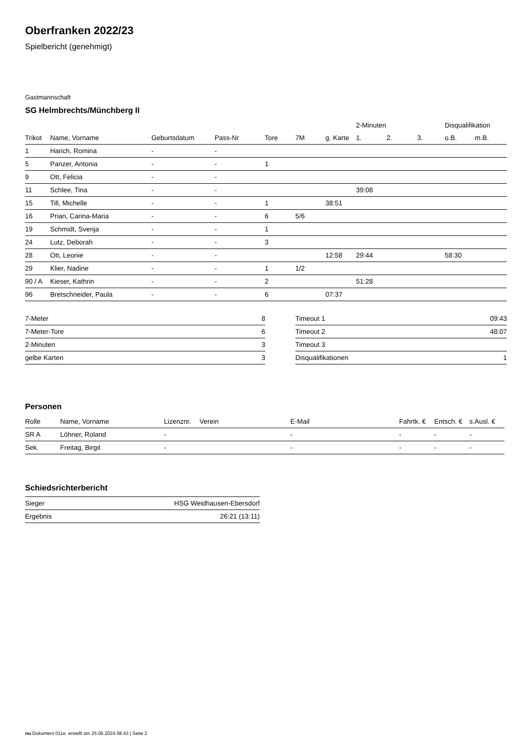Oberfranken 2022/23
Spielbericht (genehmigt)
Gastmannschaft
SG Helmbrechts/Münchberg II
| | | | | | | | 2-Minuten | | | Disqualifikation | |
| --- | --- | --- | --- | --- | --- | --- | --- | --- | --- | --- | --- |
| Trikot | Name, Vorname | Geburtsdatum | Pass-Nr | Tore | 7M | g. Karte | 1. | 2. | 3. | o.B. | m.B. |
| 1 | Harich, Romina | - | - | | | | | | | | |
| 5 | Panzer, Antonia | - | - | 1 | | | | | | | |
| 9 | Ott, Felicia | - | - | | | | | | | | |
| 11 | Schlee, Tina | - | - | | | | 39:08 | | | | |
| 15 | Till, Michelle | - | - | 1 | | 38:51 | | | | | |
| 16 | Prian, Carina-Maria | - | - | 6 | 5/6 | | | | | | |
| 19 | Schmidt, Svenja | - | - | 1 | | | | | | | |
| 24 | Lutz, Deborah | - | - | 3 | | | | | | | |
| 28 | Ott, Leonie | - | - | | | 12:58 | 29:44 | | | 58:30 | |
| 29 | Klier, Nadine | - | - | 1 | 1/2 | | | | | | |
| 90 / A | Kieser, Kathrin | - | - | 2 | | | 51:28 | | | | |
| 96 | Bretschneider, Paula | - | - | 6 | | 07:37 | | | | | |
| 7-Meter | 8 |
| 7-Meter-Tore | 6 |
| 2-Minuten | 3 |
| gelbe Karten | 3 |
| Timeout 1 | 09:43 |
| Timeout 2 | 48:07 |
| Timeout 3 | |
| Disqualifikationen | 1 |
Personen
| Rolle | Name, Vorname | Lizenznr. | Verein | E-Mail | Fahrtk. € | Entsch. € | s.Ausl. € |
| --- | --- | --- | --- | --- | --- | --- | --- |
| SR A | Löhner, Roland | - | | - | - | - | - |
| Sek. | Freitag, Birgit | - | | - | - | - | - |
Schiedsrichterbericht
| Sieger | HSG Weidhausen-Ebersdorf |
| Ergebnis | 26:21 (13:11) |
nu.Dokument 011e, erstellt am 25.06.2024 08:43 | Seite 2